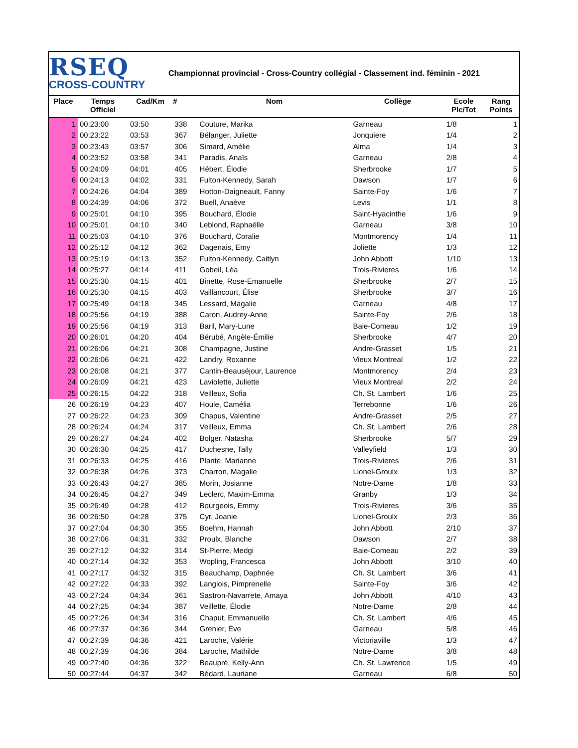RSEQ
CROSS-COUNTRY
Championnat provincial - Cross-Country collégial - Classement ind. féminin - 2021
| Place | Temps Officiel | Cad/Km | # | Nom | Collège | Ecole Plc/Tot | Rang Points |
| --- | --- | --- | --- | --- | --- | --- | --- |
| 1 | 00:23:00 | 03:50 | 338 | Couture, Marika | Garneau | 1/8 | 1 |
| 2 | 00:23:22 | 03:53 | 367 | Bélanger, Juliette | Jonquiere | 1/4 | 2 |
| 3 | 00:23:43 | 03:57 | 306 | Simard, Amélie | Alma | 1/4 | 3 |
| 4 | 00:23:52 | 03:58 | 341 | Paradis, Anaïs | Garneau | 2/8 | 4 |
| 5 | 00:24:09 | 04:01 | 405 | Hébert, Élodie | Sherbrooke | 1/7 | 5 |
| 6 | 00:24:13 | 04:02 | 331 | Fulton-Kennedy, Sarah | Dawson | 1/7 | 6 |
| 7 | 00:24:26 | 04:04 | 389 | Hotton-Daigneault, Fanny | Sainte-Foy | 1/6 | 7 |
| 8 | 00:24:39 | 04:06 | 372 | Buell, Anaève | Levis | 1/1 | 8 |
| 9 | 00:25:01 | 04:10 | 395 | Bouchard, Élodie | Saint-Hyacinthe | 1/6 | 9 |
| 10 | 00:25:01 | 04:10 | 340 | Leblond, Raphaëlle | Garneau | 3/8 | 10 |
| 11 | 00:25:03 | 04:10 | 376 | Bouchard, Coralie | Montmorency | 1/4 | 11 |
| 12 | 00:25:12 | 04:12 | 362 | Dagenais, Emy | Joliette | 1/3 | 12 |
| 13 | 00:25:19 | 04:13 | 352 | Fulton-Kennedy, Caitlyn | John Abbott | 1/10 | 13 |
| 14 | 00:25:27 | 04:14 | 411 | Gobeil, Léa | Trois-Rivieres | 1/6 | 14 |
| 15 | 00:25:30 | 04:15 | 401 | Binette, Rose-Emanuelle | Sherbrooke | 2/7 | 15 |
| 16 | 00:25:30 | 04:15 | 403 | Vaillancourt, Élise | Sherbrooke | 3/7 | 16 |
| 17 | 00:25:49 | 04:18 | 345 | Lessard, Magalie | Garneau | 4/8 | 17 |
| 18 | 00:25:56 | 04:19 | 388 | Caron, Audrey-Anne | Sainte-Foy | 2/6 | 18 |
| 19 | 00:25:56 | 04:19 | 313 | Baril, Mary-Lune | Baie-Comeau | 1/2 | 19 |
| 20 | 00:26:01 | 04:20 | 404 | Bérubé, Angèle-Émilie | Sherbrooke | 4/7 | 20 |
| 21 | 00:26:06 | 04:21 | 308 | Champagne, Justine | Andre-Grasset | 1/5 | 21 |
| 22 | 00:26:06 | 04:21 | 422 | Landry, Roxanne | Vieux Montreal | 1/2 | 22 |
| 23 | 00:26:08 | 04:21 | 377 | Cantin-Beauséjour, Laurence | Montmorency | 2/4 | 23 |
| 24 | 00:26:09 | 04:21 | 423 | Laviolette, Juliette | Vieux Montreal | 2/2 | 24 |
| 25 | 00:26:15 | 04:22 | 318 | Veilleux, Sofia | Ch. St. Lambert | 1/6 | 25 |
| 26 | 00:26:19 | 04:23 | 407 | Houle, Camélia | Terrebonne | 1/6 | 26 |
| 27 | 00:26:22 | 04:23 | 309 | Chapus, Valentine | Andre-Grasset | 2/5 | 27 |
| 28 | 00:26:24 | 04:24 | 317 | Veilleux, Emma | Ch. St. Lambert | 2/6 | 28 |
| 29 | 00:26:27 | 04:24 | 402 | Bolger, Natasha | Sherbrooke | 5/7 | 29 |
| 30 | 00:26:30 | 04:25 | 417 | Duchesne, Tally | Valleyfield | 1/3 | 30 |
| 31 | 00:26:33 | 04:25 | 416 | Plante, Marianne | Trois-Rivieres | 2/6 | 31 |
| 32 | 00:26:38 | 04:26 | 373 | Charron, Magalie | Lionel-Groulx | 1/3 | 32 |
| 33 | 00:26:43 | 04:27 | 385 | Morin, Josianne | Notre-Dame | 1/8 | 33 |
| 34 | 00:26:45 | 04:27 | 349 | Leclerc, Maxim-Emma | Granby | 1/3 | 34 |
| 35 | 00:26:49 | 04:28 | 412 | Bourgeois, Emmy | Trois-Rivieres | 3/6 | 35 |
| 36 | 00:26:50 | 04:28 | 375 | Cyr, Joanie | Lionel-Groulx | 2/3 | 36 |
| 37 | 00:27:04 | 04:30 | 355 | Boehm, Hannah | John Abbott | 2/10 | 37 |
| 38 | 00:27:06 | 04:31 | 332 | Proulx, Blanche | Dawson | 2/7 | 38 |
| 39 | 00:27:12 | 04:32 | 314 | St-Pierre, Medgi | Baie-Comeau | 2/2 | 39 |
| 40 | 00:27:14 | 04:32 | 353 | Wopling, Francesca | John Abbott | 3/10 | 40 |
| 41 | 00:27:17 | 04:32 | 315 | Beauchamp, Daphnée | Ch. St. Lambert | 3/6 | 41 |
| 42 | 00:27:22 | 04:33 | 392 | Langlois, Pimprenelle | Sainte-Foy | 3/6 | 42 |
| 43 | 00:27:24 | 04:34 | 361 | Sastron-Navarrete, Amaya | John Abbott | 4/10 | 43 |
| 44 | 00:27:25 | 04:34 | 387 | Veillette, Élodie | Notre-Dame | 2/8 | 44 |
| 45 | 00:27:26 | 04:34 | 316 | Chaput, Emmanuelle | Ch. St. Lambert | 4/6 | 45 |
| 46 | 00:27:37 | 04:36 | 344 | Grenier, Ève | Garneau | 5/8 | 46 |
| 47 | 00:27:39 | 04:36 | 421 | Laroche, Valérie | Victoriaville | 1/3 | 47 |
| 48 | 00:27:39 | 04:36 | 384 | Laroche, Mathilde | Notre-Dame | 3/8 | 48 |
| 49 | 00:27:40 | 04:36 | 322 | Beaupré, Kelly-Ann | Ch. St. Lawrence | 1/5 | 49 |
| 50 | 00:27:44 | 04:37 | 342 | Bédard, Lauriane | Garneau | 6/8 | 50 |